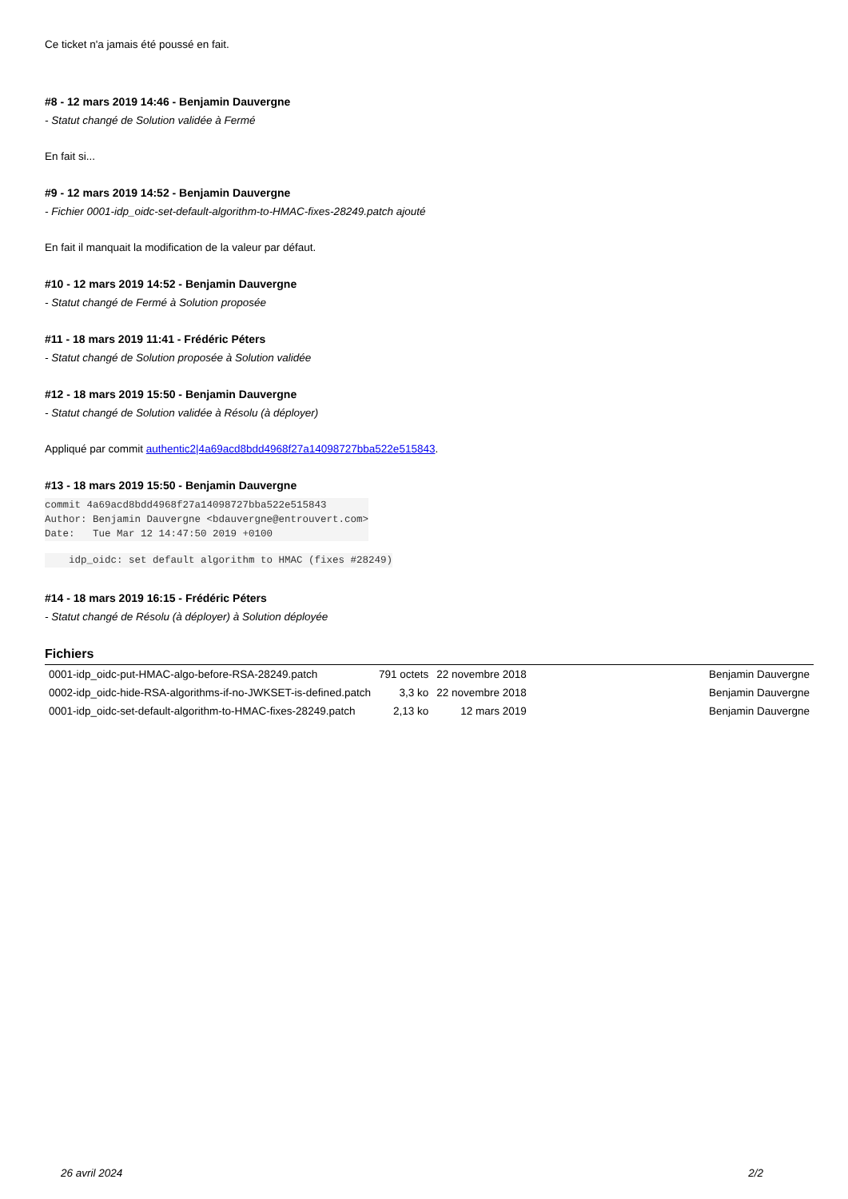Ce ticket n'a jamais été poussé en fait.
#8 - 12 mars 2019 14:46 - Benjamin Dauvergne
- Statut changé de Solution validée à Fermé
En fait si...
#9 - 12 mars 2019 14:52 - Benjamin Dauvergne
- Fichier 0001-idp_oidc-set-default-algorithm-to-HMAC-fixes-28249.patch ajouté
En fait il manquait la modification de la valeur par défaut.
#10 - 12 mars 2019 14:52 - Benjamin Dauvergne
- Statut changé de Fermé à Solution proposée
#11 - 18 mars 2019 11:41 - Frédéric Péters
- Statut changé de Solution proposée à Solution validée
#12 - 18 mars 2019 15:50 - Benjamin Dauvergne
- Statut changé de Solution validée à Résolu (à déployer)
Appliqué par commit authentic2|4a69acd8bdd4968f27a14098727bba522e515843.
#13 - 18 mars 2019 15:50 - Benjamin Dauvergne
commit 4a69acd8bdd4968f27a14098727bba522e515843
Author: Benjamin Dauvergne <bdauvergne@entrouvert.com>
Date:   Tue Mar 12 14:47:50 2019 +0100
    idp_oidc: set default algorithm to HMAC (fixes #28249)
#14 - 18 mars 2019 16:15 - Frédéric Péters
- Statut changé de Résolu (à déployer) à Solution déployée
Fichiers
| 0001-idp_oidc-put-HMAC-algo-before-RSA-28249.patch | 791 octets | 22 novembre 2018 | Benjamin Dauvergne |
| 0002-idp_oidc-hide-RSA-algorithms-if-no-JWKSET-is-defined.patch | 3,3 ko | 22 novembre 2018 | Benjamin Dauvergne |
| 0001-idp_oidc-set-default-algorithm-to-HMAC-fixes-28249.patch | 2,13 ko | 12 mars 2019 | Benjamin Dauvergne |
26 avril 2024 2/2